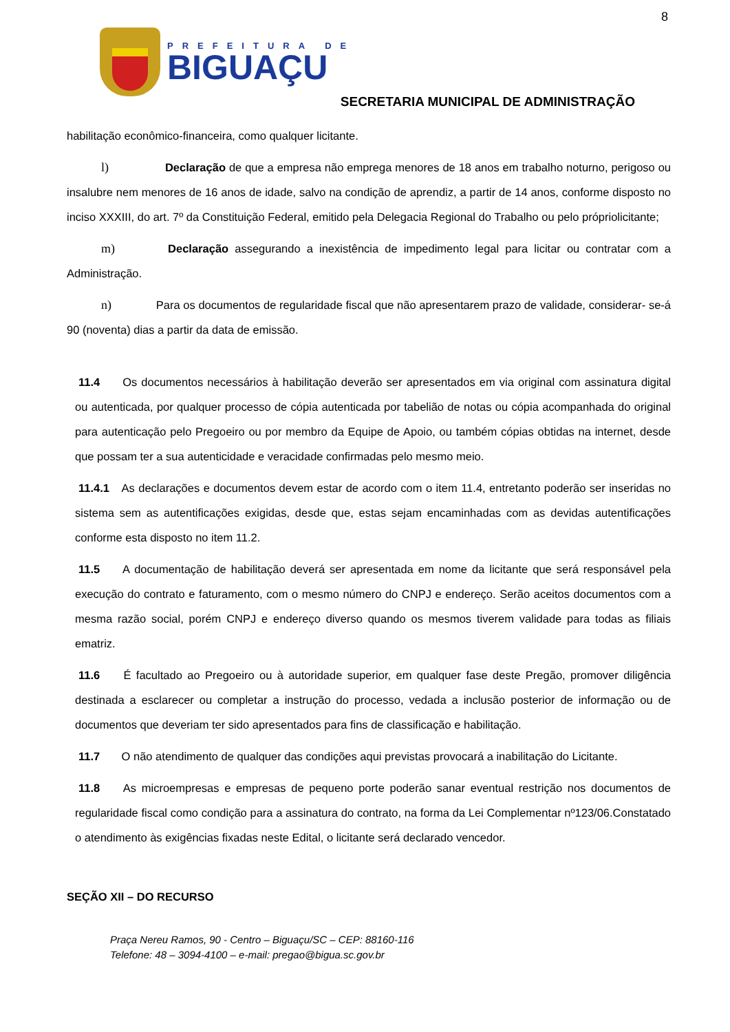8
PREFEITURA DE
BIGUAÇU
SECRETARIA MUNICIPAL DE ADMINISTRAÇÃO
habilitação econômico-financeira, como qualquer licitante.
l) Declaração de que a empresa não emprega menores de 18 anos em trabalho noturno, perigoso ou insalubre nem menores de 16 anos de idade, salvo na condição de aprendiz, a partir de 14 anos, conforme disposto no inciso XXXIII, do art. 7º da Constituição Federal, emitido pela Delegacia Regional do Trabalho ou pelo própriolicitante;
m) Declaração assegurando a inexistência de impedimento legal para licitar ou contratar com a Administração.
n) Para os documentos de regularidade fiscal que não apresentarem prazo de validade, considerar- se-á 90 (noventa) dias a partir da data de emissão.
11.4 Os documentos necessários à habilitação deverão ser apresentados em via original com assinatura digital ou autenticada, por qualquer processo de cópia autenticada por tabelião de notas ou cópia acompanhada do original para autenticação pelo Pregoeiro ou por membro da Equipe de Apoio, ou também cópias obtidas na internet, desde que possam ter a sua autenticidade e veracidade confirmadas pelo mesmo meio.
11.4.1 As declarações e documentos devem estar de acordo com o item 11.4, entretanto poderão ser inseridas no sistema sem as autentificações exigidas, desde que, estas sejam encaminhadas com as devidas autentificações conforme esta disposto no item 11.2.
11.5 A documentação de habilitação deverá ser apresentada em nome da licitante que será responsável pela execução do contrato e faturamento, com o mesmo número do CNPJ e endereço. Serão aceitos documentos com a mesma razão social, porém CNPJ e endereço diverso quando os mesmos tiverem validade para todas as filiais ematriz.
11.6 É facultado ao Pregoeiro ou à autoridade superior, em qualquer fase deste Pregão, promover diligência destinada a esclarecer ou completar a instrução do processo, vedada a inclusão posterior de informação ou de documentos que deveriam ter sido apresentados para fins de classificação e habilitação.
11.7 O não atendimento de qualquer das condições aqui previstas provocará a inabilitação do Licitante.
11.8 As microempresas e empresas de pequeno porte poderão sanar eventual restrição nos documentos de regularidade fiscal como condição para a assinatura do contrato, na forma da Lei Complementar nº123/06.Constatado o atendimento às exigências fixadas neste Edital, o licitante será declarado vencedor.
SEÇÃO XII – DO RECURSO
Praça Nereu Ramos, 90 - Centro – Biguaçu/SC – CEP: 88160-116
Telefone: 48 – 3094-4100 – e-mail: pregao@bigua.sc.gov.br